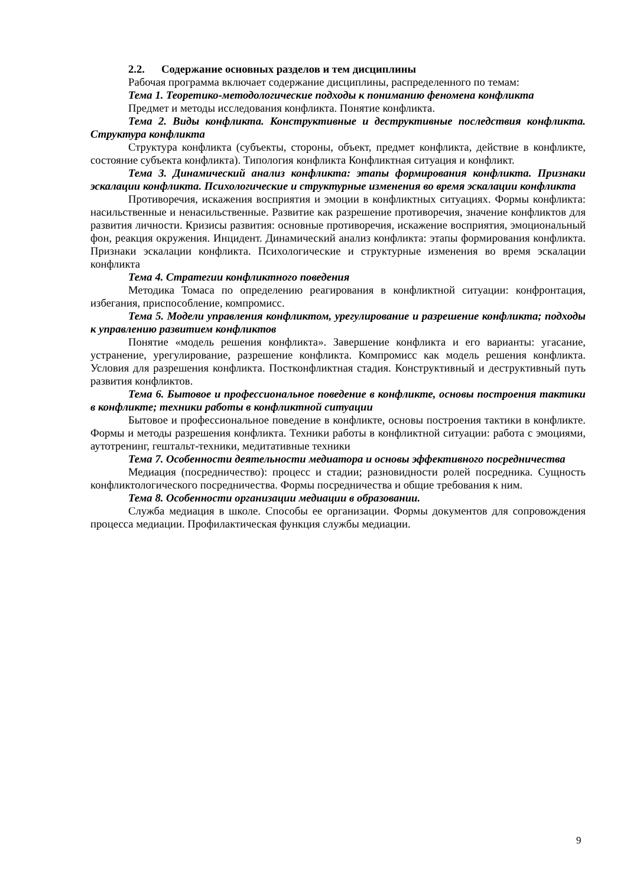2.2. Содержание основных разделов и тем дисциплины
Рабочая программа включает содержание дисциплины, распределенного по темам:
Тема 1. Теоретико-методологические подходы к пониманию феномена конфликта
Предмет и методы исследования конфликта. Понятие конфликта.
Тема 2. Виды конфликта. Конструктивные и деструктивные последствия конфликта. Структура конфликта
Структура конфликта (субъекты, стороны, объект, предмет конфликта, действие в конфликте, состояние субъекта конфликта). Типология конфликта Конфликтная ситуация и конфликт.
Тема 3. Динамический анализ конфликта: этапы формирования конфликта. Признаки эскалации конфликта. Психологические и структурные изменения во время эскалации конфликта
Противоречия, искажения восприятия и эмоции в конфликтных ситуациях. Формы конфликта: насильственные и ненасильственные. Развитие как разрешение противоречия, значение конфликтов для развития личности. Кризисы развития: основные противоречия, искажение восприятия, эмоциональный фон, реакция окружения. Инцидент. Динамический анализ конфликта: этапы формирования конфликта. Признаки эскалации конфликта. Психологические и структурные изменения во время эскалации конфликта
Тема 4. Стратегии конфликтного поведения
Методика Томаса по определению реагирования в конфликтной ситуации: конфронтация, избегания, приспособление, компромисс.
Тема 5. Модели управления конфликтом, урегулирование и разрешение конфликта; подходы к управлению развитием конфликтов
Понятие «модель решения конфликта». Завершение конфликта и его варианты: угасание, устранение, урегулирование, разрешение конфликта. Компромисс как модель решения конфликта. Условия для разрешения конфликта. Постконфликтная стадия. Конструктивный и деструктивный путь развития конфликтов.
Тема 6. Бытовое и профессиональное поведение в конфликте, основы построения тактики в конфликте; техники работы в конфликтной ситуации
Бытовое и профессиональное поведение в конфликте, основы построения тактики в конфликте. Формы и методы разрешения конфликта. Техники работы в конфликтной ситуации: работа с эмоциями, аутотренинг, гештальт-техники, медитативные техники
Тема 7. Особенности деятельности медиатора и основы эффективного посредничества
Медиация (посредничество): процесс и стадии; разновидности ролей посредника. Сущность конфликтологического посредничества. Формы посредничества и общие требования к ним.
Тема 8. Особенности организации медиации в образовании.
Служба медиация в школе. Способы ее организации. Формы документов для сопровождения процесса медиации. Профилактическая функция службы медиации.
9